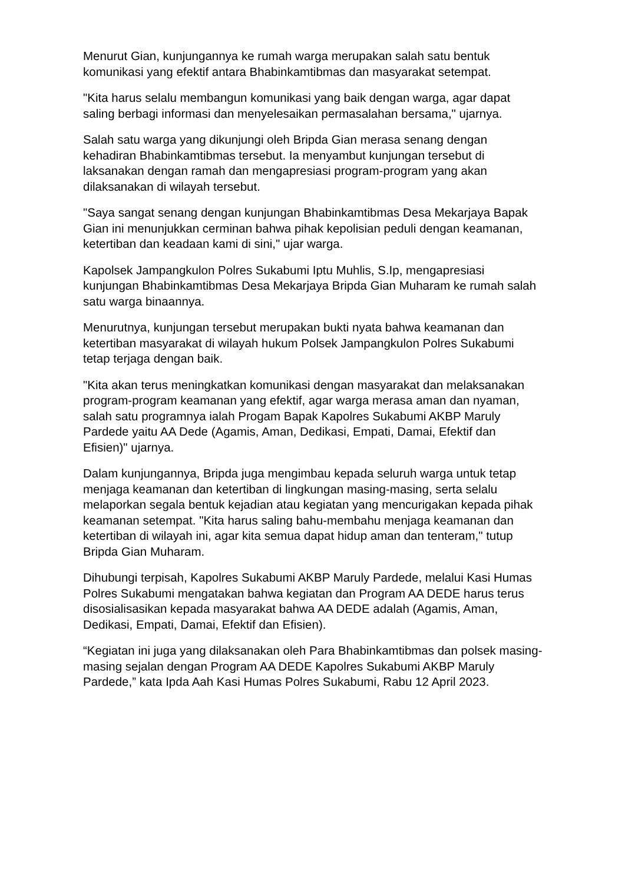Menurut Gian, kunjungannya ke rumah warga merupakan salah satu bentuk komunikasi yang efektif antara Bhabinkamtibmas dan masyarakat setempat.
"Kita harus selalu membangun komunikasi yang baik dengan warga, agar dapat saling berbagi informasi dan menyelesaikan permasalahan bersama," ujarnya.
Salah satu warga yang dikunjungi oleh Bripda Gian merasa senang dengan kehadiran Bhabinkamtibmas tersebut. Ia menyambut kunjungan tersebut di laksanakan dengan ramah dan mengapresiasi program-program yang akan dilaksanakan di wilayah tersebut.
"Saya sangat senang dengan kunjungan Bhabinkamtibmas Desa Mekarjaya Bapak Gian ini menunjukkan cerminan bahwa pihak kepolisian peduli dengan keamanan, ketertiban dan keadaan kami di sini," ujar warga.
Kapolsek Jampangkulon Polres Sukabumi Iptu Muhlis, S.Ip, mengapresiasi kunjungan Bhabinkamtibmas Desa Mekarjaya Bripda Gian Muharam ke rumah salah satu warga binaannya.
Menurutnya, kunjungan tersebut merupakan bukti nyata bahwa keamanan dan ketertiban masyarakat di wilayah hukum Polsek Jampangkulon Polres Sukabumi tetap terjaga dengan baik.
"Kita akan terus meningkatkan komunikasi dengan masyarakat dan melaksanakan program-program keamanan yang efektif, agar warga merasa aman dan nyaman, salah satu programnya ialah Progam Bapak Kapolres Sukabumi AKBP Maruly Pardede yaitu AA Dede (Agamis, Aman, Dedikasi, Empati, Damai, Efektif dan Efisien)" ujarnya.
Dalam kunjungannya, Bripda juga mengimbau kepada seluruh warga untuk tetap menjaga keamanan dan ketertiban di lingkungan masing-masing, serta selalu melaporkan segala bentuk kejadian atau kegiatan yang mencurigakan kepada pihak keamanan setempat. "Kita harus saling bahu-membahu menjaga keamanan dan ketertiban di wilayah ini, agar kita semua dapat hidup aman dan tenteram," tutup Bripda Gian Muharam.
Dihubungi terpisah, Kapolres Sukabumi AKBP Maruly Pardede, melalui Kasi Humas Polres Sukabumi mengatakan bahwa kegiatan dan Program AA DEDE harus terus disosialisasikan kepada masyarakat bahwa AA DEDE adalah (Agamis, Aman, Dedikasi, Empati, Damai, Efektif dan Efisien).
“Kegiatan ini juga yang dilaksanakan oleh Para Bhabinkamtibmas dan polsek masing-masing sejalan dengan Program AA DEDE Kapolres Sukabumi AKBP Maruly Pardede,” kata Ipda Aah Kasi Humas Polres Sukabumi, Rabu 12 April 2023.